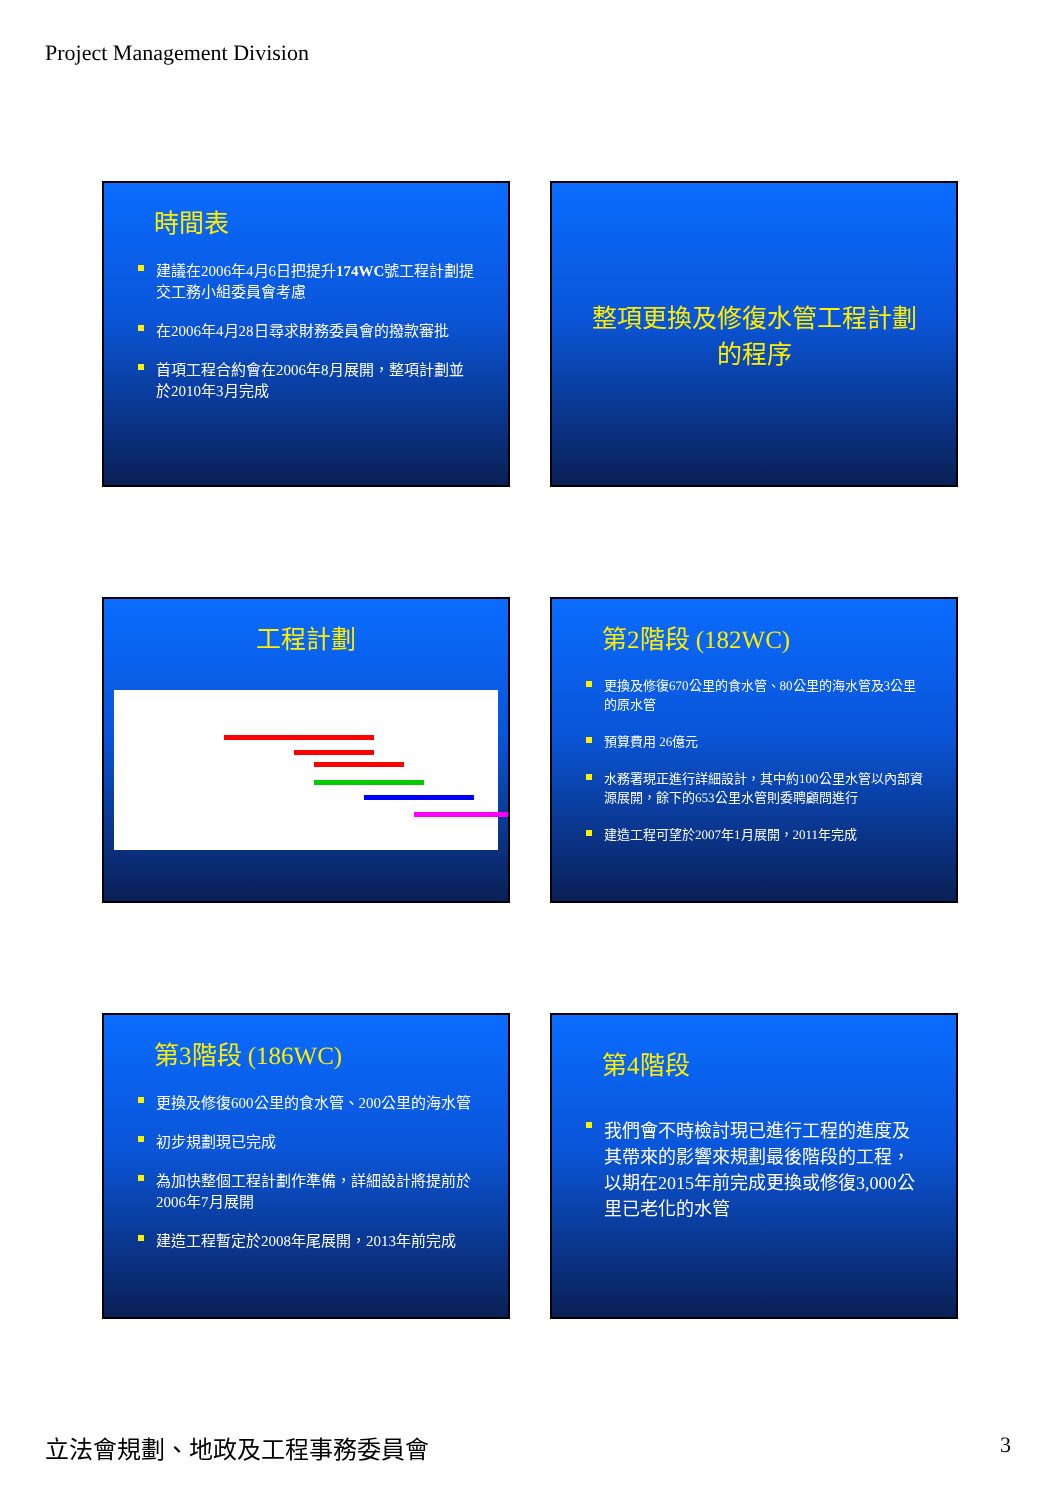Project Management Division
時間表
建議在2006年4月6日把提升174WC號工程計劃提交工務小組委員會考慮
在2006年4月28日尋求財務委員會的撥款審批
首項工程合約會在2006年8月展開，整項計劃並於2010年3月完成
整項更換及修復水管工程計劃的程序
工程計劃
第2階段 (182WC)
更換及修復670公里的食水管、80公里的海水管及3公里的原水管
預算費用 26億元
水務署現正進行詳細設計，其中約100公里水管以內部資源展開，餘下的653公里水管則委聘顧問進行
建造工程可望於2007年1月展開，2011年完成
第3階段 (186WC)
更換及修復600公里的食水管、200公里的海水管
初步規劃現已完成
為加快整個工程計劃作準備，詳細設計將提前於2006年7月展開
建造工程暫定於2008年尾展開，2013年前完成
第4階段
我們會不時檢討現已進行工程的進度及其帶來的影響來規劃最後階段的工程，以期在2015年前完成更換或修復3,000公里已老化的水管
立法會規劃、地政及工程事務委員會 3